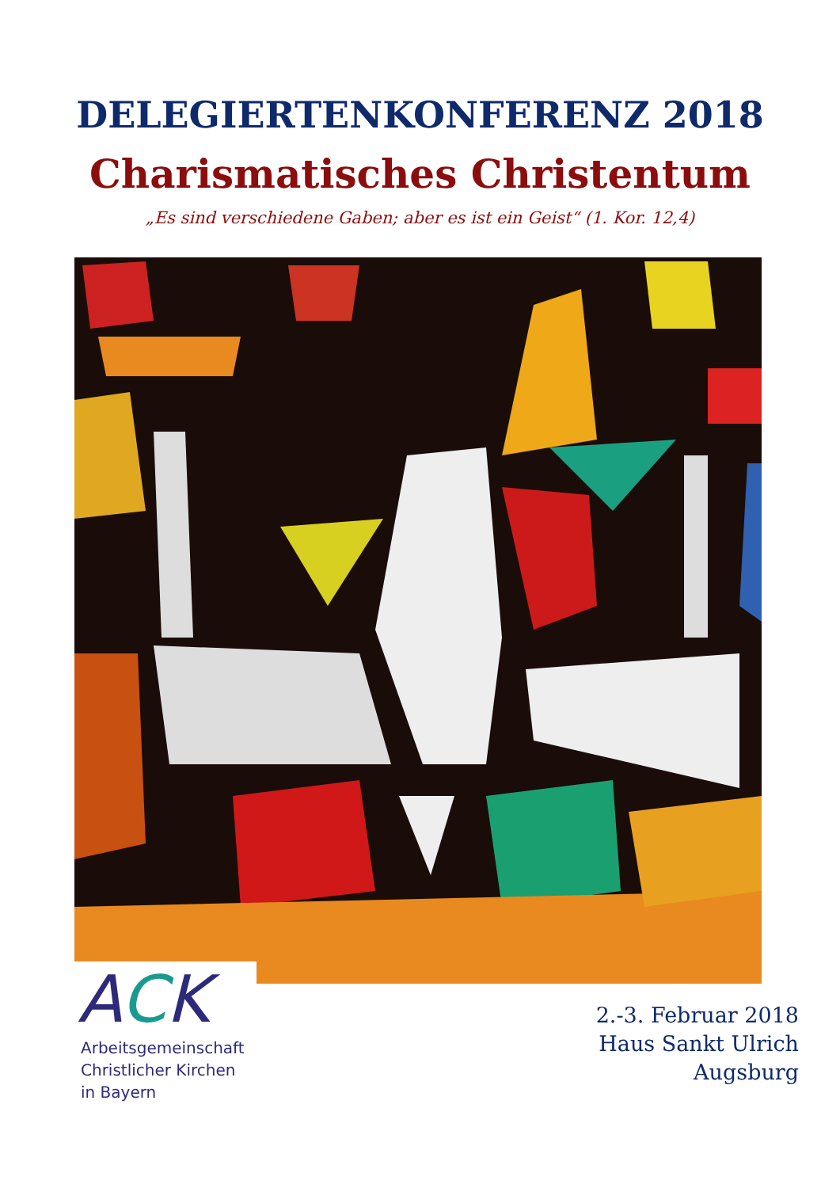DELEGIERTENKONFERENZ 2018
Charismatisches Christentum
„Es sind verschiedene Gaben; aber es ist ein Geist“ (1. Kor. 12,4)
ACK
Arbeitsgemeinschaft
Christlicher Kirchen
in Bayern
2.-3. Februar 2018
Haus Sankt Ulrich
Augsburg